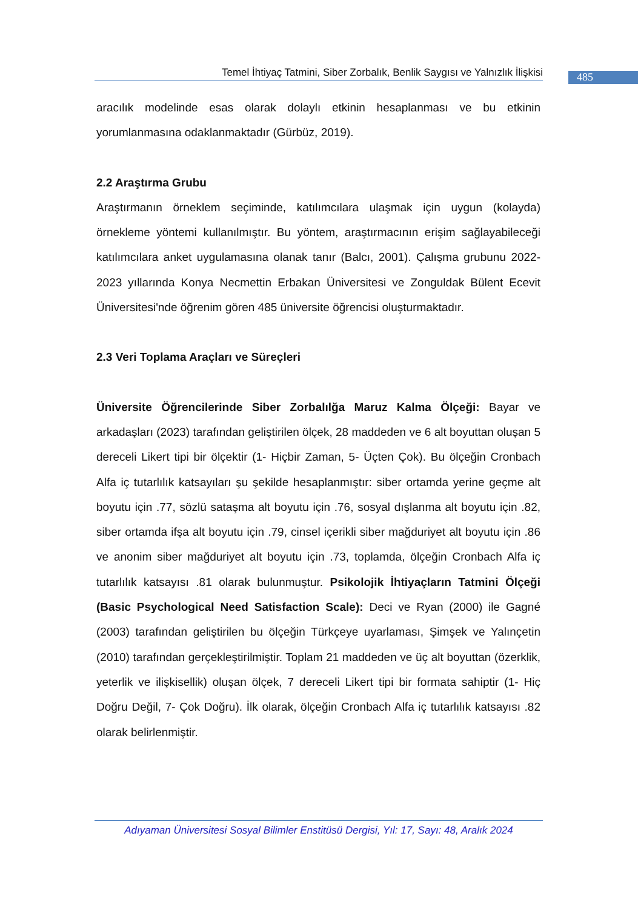Temel İhtiyaç Tatmini, Siber Zorbalık, Benlik Saygısı ve Yalnızlık İlişkisi
485
aracılık modelinde esas olarak dolaylı etkinin hesaplanması ve bu etkinin yorumlanmasına odaklanmaktadır (Gürbüz, 2019).
2.2 Araştırma Grubu
Araştırmanın örneklem seçiminde, katılımcılara ulaşmak için uygun (kolayda) örnekleme yöntemi kullanılmıştır. Bu yöntem, araştırmacının erişim sağlayabileceği katılımcılara anket uygulamasına olanak tanır (Balcı, 2001). Çalışma grubunu 2022-2023 yıllarında Konya Necmettin Erbakan Üniversitesi ve Zonguldak Bülent Ecevit Üniversitesi'nde öğrenim gören 485 üniversite öğrencisi oluşturmaktadır.
2.3 Veri Toplama Araçları ve Süreçleri
Üniversite Öğrencilerinde Siber Zorbalılğa Maruz Kalma Ölçeği: Bayar ve arkadaşları (2023) tarafından geliştirilen ölçek, 28 maddeden ve 6 alt boyuttan oluşan 5 dereceli Likert tipi bir ölçektir (1- Hiçbir Zaman, 5- Üçten Çok). Bu ölçeğin Cronbach Alfa iç tutarlılık katsayıları şu şekilde hesaplanmıştır: siber ortamda yerine geçme alt boyutu için .77, sözlü sataşma alt boyutu için .76, sosyal dışlanma alt boyutu için .82, siber ortamda ifşa alt boyutu için .79, cinsel içerikli siber mağduriyet alt boyutu için .86 ve anonim siber mağduriyet alt boyutu için .73, toplamda, ölçeğin Cronbach Alfa iç tutarlılık katsayısı .81 olarak bulunmuştur. Psikolojik İhtiyaçların Tatmini Ölçeği (Basic Psychological Need Satisfaction Scale): Deci ve Ryan (2000) ile Gagné (2003) tarafından geliştirilen bu ölçeğin Türkçeye uyarlaması, Şimşek ve Yalınçetin (2010) tarafından gerçekleştirilmiştir. Toplam 21 maddeden ve üç alt boyuttan (özerklik, yeterlik ve ilişkisellik) oluşan ölçek, 7 dereceli Likert tipi bir formata sahiptir (1- Hiç Doğru Değil, 7- Çok Doğru). İlk olarak, ölçeğin Cronbach Alfa iç tutarlılık katsayısı .82 olarak belirlenmiştir.
Adıyaman Üniversitesi Sosyal Bilimler Enstitüsü Dergisi, Yıl: 17, Sayı: 48, Aralık 2024